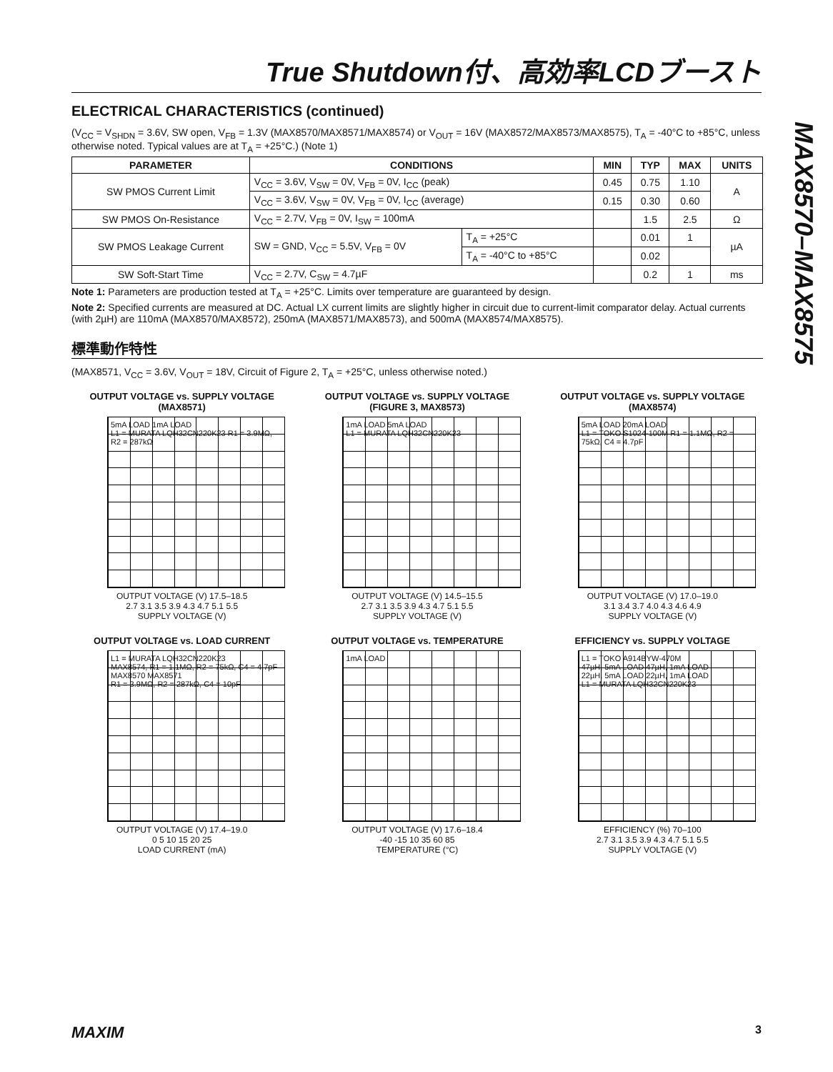True Shutdown付、高効率LCDブースト
MAX8570–MAX8575
ELECTRICAL CHARACTERISTICS (continued)
(V<sub>CC</sub> = V<sub>SHDN</sub> = 3.6V, SW open, V<sub>FB</sub> = 1.3V (MAX8570/MAX8571/MAX8574) or V<sub>OUT</sub> = 16V (MAX8572/MAX8573/MAX8575), T<sub>A</sub> = -40°C to +85°C, unless otherwise noted. Typical values are at T<sub>A</sub> = +25°C.) (Note 1)
| PARAMETER | CONDITIONS | | MIN | TYP | MAX | UNITS |
| --- | --- | --- | --- | --- | --- | --- |
| SW PMOS Current Limit | V<sub>CC</sub> = 3.6V, V<sub>SW</sub> = 0V, V<sub>FB</sub> = 0V, I<sub>CC</sub> (peak) | | 0.45 | 0.75 | 1.10 | A |
| | V<sub>CC</sub> = 3.6V, V<sub>SW</sub> = 0V, V<sub>FB</sub> = 0V, I<sub>CC</sub> (average) | | 0.15 | 0.30 | 0.60 | |
| SW PMOS On-Resistance | V<sub>CC</sub> = 2.7V, V<sub>FB</sub> = 0V, I<sub>SW</sub> = 100mA | | | 1.5 | 2.5 | Ω |
| SW PMOS Leakage Current | SW = GND, V<sub>CC</sub> = 5.5V, V<sub>FB</sub> = 0V | T<sub>A</sub> = +25°C | | 0.01 | 1 | µA |
| | | T<sub>A</sub> = -40°C to +85°C | | 0.02 | | |
| SW Soft-Start Time | V<sub>CC</sub> = 2.7V, C<sub>SW</sub> = 4.7µF | | | 0.2 | 1 | ms |
Note 1: Parameters are production tested at T<sub>A</sub> = +25°C. Limits over temperature are guaranteed by design.
Note 2: Specified currents are measured at DC. Actual LX current limits are slightly higher in circuit due to current-limit comparator delay. Actual currents (with 2µH) are 110mA (MAX8570/MAX8572), 250mA (MAX8571/MAX8573), and 500mA (MAX8574/MAX8575).
標準動作特性
(MAX8571, V<sub>CC</sub> = 3.6V, V<sub>OUT</sub> = 18V, Circuit of Figure 2, T<sub>A</sub> = +25°C, unless otherwise noted.)
OUTPUT VOLTAGE vs. SUPPLY VOLTAGE (MAX8571)
5mA LOAD 1mA LOAD
L1 = MURATA LQH32CN220K23 R1 = 3.9MΩ, R2 = 287kΩ
OUTPUT VOLTAGE (V) 17.5–18.5
2.7 3.1 3.5 3.9 4.3 4.7 5.1 5.5
SUPPLY VOLTAGE (V)
OUTPUT VOLTAGE vs. SUPPLY VOLTAGE (FIGURE 3, MAX8573)
1mA LOAD 5mA LOAD
L1 = MURATA LQH32CN220K23
OUTPUT VOLTAGE (V) 14.5–15.5
2.7 3.1 3.5 3.9 4.3 4.7 5.1 5.5
SUPPLY VOLTAGE (V)
OUTPUT VOLTAGE vs. SUPPLY VOLTAGE (MAX8574)
5mA LOAD 20mA LOAD
L1 = TOKO S1024-100M R1 = 1.1MΩ, R2 = 75kΩ, C4 = 4.7pF
OUTPUT VOLTAGE (V) 17.0–19.0
3.1 3.4 3.7 4.0 4.3 4.6 4.9
SUPPLY VOLTAGE (V)
OUTPUT VOLTAGE vs. LOAD CURRENT
L1 = MURATA LQH32CN220K23
MAX8574, R1 = 1.1MΩ, R2 = 75kΩ, C4 = 4.7pF
MAX8570 MAX8571
R1 = 3.9MΩ, R2 = 287kΩ, C4 = 10pF
OUTPUT VOLTAGE (V) 17.4–19.0
0 5 10 15 20 25
LOAD CURRENT (mA)
OUTPUT VOLTAGE vs. TEMPERATURE
1mA LOAD
OUTPUT VOLTAGE (V) 17.6–18.4
-40 -15 10 35 60 85
TEMPERATURE (°C)
EFFICIENCY vs. SUPPLY VOLTAGE
L1 = TOKO A914BYW-470M
47µH, 5mA LOAD 47µH, 1mA LOAD
22µH, 5mA LOAD 22µH, 1mA LOAD
L1 = MURATA LQH32CN220K23
EFFICIENCY (%) 70–100
2.7 3.1 3.5 3.9 4.3 4.7 5.1 5.5
SUPPLY VOLTAGE (V)
MAXIM 3